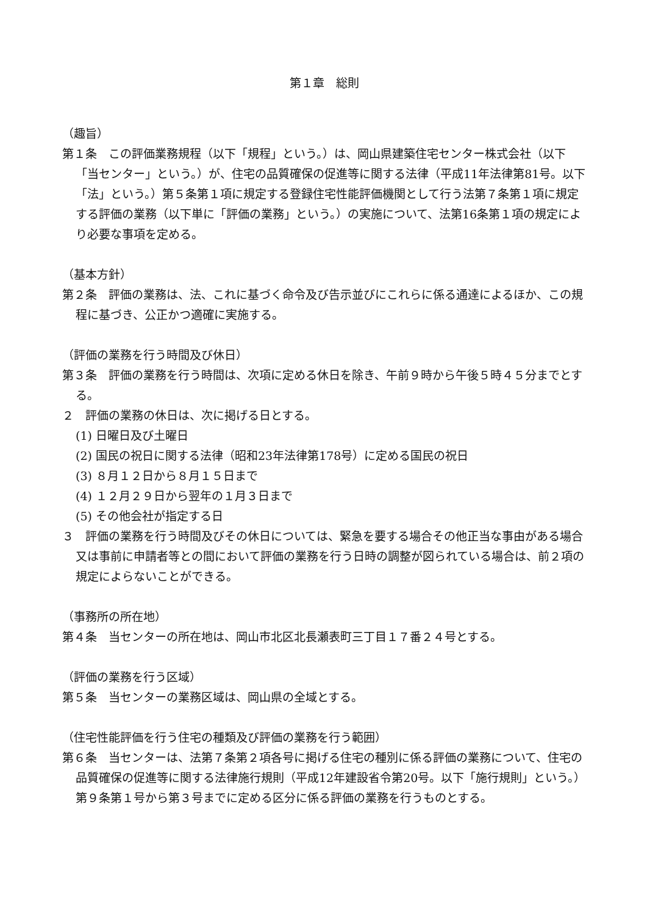第１章　総則
（趣旨）
第１条　この評価業務規程（以下「規程」という。）は、岡山県建築住宅センター株式会社（以下「当センター」という。）が、住宅の品質確保の促進等に関する法律（平成11年法律第81号。以下「法」という。）第５条第１項に規定する登録住宅性能評価機関として行う法第７条第１項に規定する評価の業務（以下単に「評価の業務」という。）の実施について、法第16条第１項の規定により必要な事項を定める。
（基本方針）
第２条　評価の業務は、法、これに基づく命令及び告示並びにこれらに係る通達によるほか、この規程に基づき、公正かつ適確に実施する。
（評価の業務を行う時間及び休日）
第３条　評価の業務を行う時間は、次項に定める休日を除き、午前９時から午後５時４５分までとする。
２　評価の業務の休日は、次に掲げる日とする。
(1) 日曜日及び土曜日
(2) 国民の祝日に関する法律（昭和23年法律第178号）に定める国民の祝日
(3) ８月１２日から８月１５日まで
(4) １２月２９日から翌年の１月３日まで
(5) その他会社が指定する日
３　評価の業務を行う時間及びその休日については、緊急を要する場合その他正当な事由がある場合又は事前に申請者等との間において評価の業務を行う日時の調整が図られている場合は、前２項の規定によらないことができる。
（事務所の所在地）
第４条　当センターの所在地は、岡山市北区北長瀬表町三丁目１７番２４号とする。
（評価の業務を行う区域）
第５条　当センターの業務区域は、岡山県の全域とする。
（住宅性能評価を行う住宅の種類及び評価の業務を行う範囲）
第６条　当センターは、法第７条第２項各号に掲げる住宅の種別に係る評価の業務について、住宅の品質確保の促進等に関する法律施行規則（平成12年建設省令第20号。以下「施行規則」という。）第９条第１号から第３号までに定める区分に係る評価の業務を行うものとする。